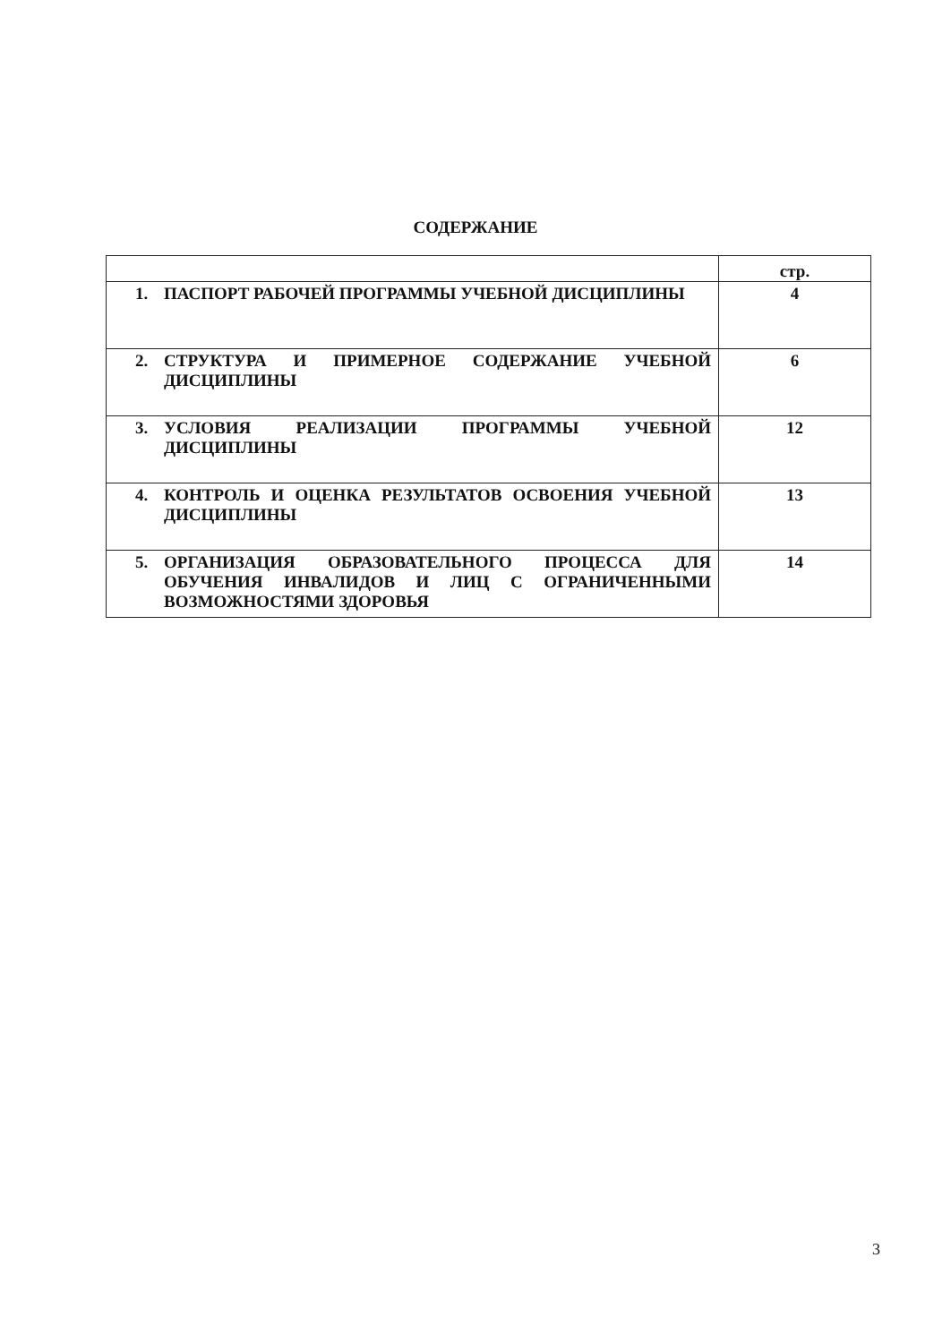СОДЕРЖАНИЕ
| | стр. |
| 1. ПАСПОРТ РАБОЧЕЙ ПРОГРАММЫ УЧЕБНОЙ ДИСЦИПЛИНЫ | 4 |
| 2. СТРУКТУРА И ПРИМЕРНОЕ СОДЕРЖАНИЕ УЧЕБНОЙ ДИСЦИПЛИНЫ | 6 |
| 3. УСЛОВИЯ РЕАЛИЗАЦИИ ПРОГРАММЫ УЧЕБНОЙ ДИСЦИПЛИНЫ | 12 |
| 4. КОНТРОЛЬ И ОЦЕНКА РЕЗУЛЬТАТОВ ОСВОЕНИЯ УЧЕБНОЙ ДИСЦИПЛИНЫ | 13 |
| 5. ОРГАНИЗАЦИЯ ОБРАЗОВАТЕЛЬНОГО ПРОЦЕССА ДЛЯ ОБУЧЕНИЯ ИНВАЛИДОВ И ЛИЦ С ОГРАНИЧЕННЫМИ ВОЗМОЖНОСТЯМИ ЗДОРОВЬЯ | 14 |
3